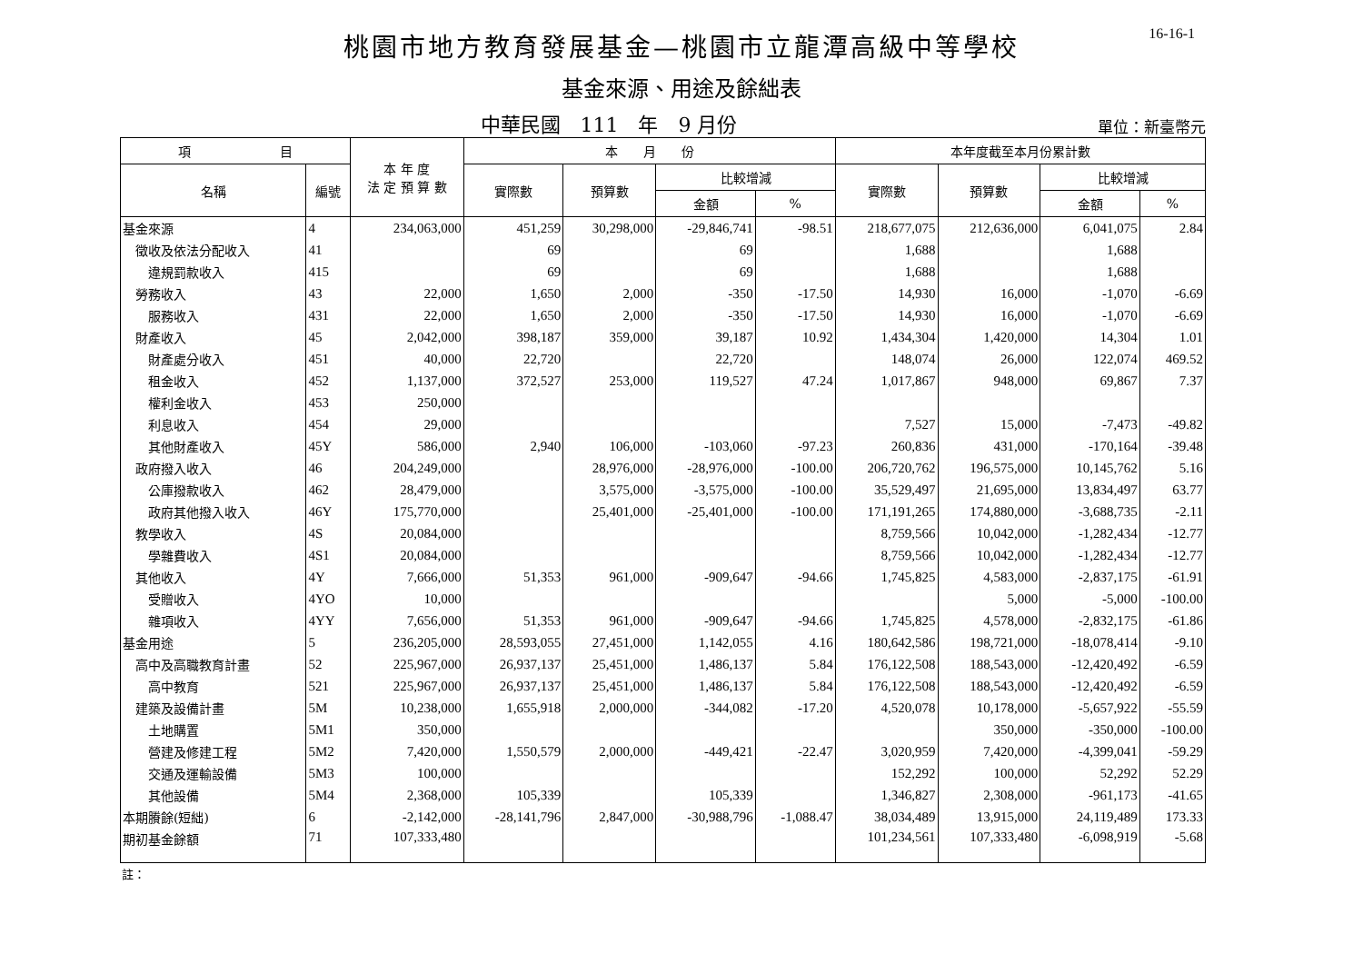16-16-1
桃園市地方教育發展基金—桃園市立龍潭高級中等學校
基金來源、用途及餘絀表
中華民國　111　年　9 月份
單位：新臺幣元
| 項 目 | | 本 年 度 法 定 預 算 數 | 本 月 份 | | | | 本年度截至本月份累計數 | | | |
| --- | --- | --- | --- | --- | --- | --- | --- | --- | --- | --- |
| 名稱 | 編號 | | 實際數 | 預算數 | 比較增減 | | 實際數 | 預算數 | 比較增減 | |
| | | | | | 金額 | % | | | 金額 | % |
| 基金來源 | 4 | 234,063,000 | 451,259 | 30,298,000 | -29,846,741 | -98.51 | 218,677,075 | 212,636,000 | 6,041,075 | 2.84 |
| 徵收及依法分配收入 | 41 | | 69 | | 69 | | 1,688 | | 1,688 | |
| 違規罰款收入 | 415 | | 69 | | 69 | | 1,688 | | 1,688 | |
| 勞務收入 | 43 | 22,000 | 1,650 | 2,000 | -350 | -17.50 | 14,930 | 16,000 | -1,070 | -6.69 |
| 服務收入 | 431 | 22,000 | 1,650 | 2,000 | -350 | -17.50 | 14,930 | 16,000 | -1,070 | -6.69 |
| 財產收入 | 45 | 2,042,000 | 398,187 | 359,000 | 39,187 | 10.92 | 1,434,304 | 1,420,000 | 14,304 | 1.01 |
| 財產處分收入 | 451 | 40,000 | 22,720 | | 22,720 | | 148,074 | 26,000 | 122,074 | 469.52 |
| 租金收入 | 452 | 1,137,000 | 372,527 | 253,000 | 119,527 | 47.24 | 1,017,867 | 948,000 | 69,867 | 7.37 |
| 權利金收入 | 453 | 250,000 | | | | | | | | |
| 利息收入 | 454 | 29,000 | | | | | 7,527 | 15,000 | -7,473 | -49.82 |
| 其他財產收入 | 45Y | 586,000 | 2,940 | 106,000 | -103,060 | -97.23 | 260,836 | 431,000 | -170,164 | -39.48 |
| 政府撥入收入 | 46 | 204,249,000 | | 28,976,000 | -28,976,000 | -100.00 | 206,720,762 | 196,575,000 | 10,145,762 | 5.16 |
| 公庫撥款收入 | 462 | 28,479,000 | | 3,575,000 | -3,575,000 | -100.00 | 35,529,497 | 21,695,000 | 13,834,497 | 63.77 |
| 政府其他撥入收入 | 46Y | 175,770,000 | | 25,401,000 | -25,401,000 | -100.00 | 171,191,265 | 174,880,000 | -3,688,735 | -2.11 |
| 教學收入 | 4S | 20,084,000 | | | | | 8,759,566 | 10,042,000 | -1,282,434 | -12.77 |
| 學雜費收入 | 4S1 | 20,084,000 | | | | | 8,759,566 | 10,042,000 | -1,282,434 | -12.77 |
| 其他收入 | 4Y | 7,666,000 | 51,353 | 961,000 | -909,647 | -94.66 | 1,745,825 | 4,583,000 | -2,837,175 | -61.91 |
| 受贈收入 | 4YO | 10,000 | | | | | | 5,000 | -5,000 | -100.00 |
| 雜項收入 | 4YY | 7,656,000 | 51,353 | 961,000 | -909,647 | -94.66 | 1,745,825 | 4,578,000 | -2,832,175 | -61.86 |
| 基金用途 | 5 | 236,205,000 | 28,593,055 | 27,451,000 | 1,142,055 | 4.16 | 180,642,586 | 198,721,000 | -18,078,414 | -9.10 |
| 高中及高職教育計畫 | 52 | 225,967,000 | 26,937,137 | 25,451,000 | 1,486,137 | 5.84 | 176,122,508 | 188,543,000 | -12,420,492 | -6.59 |
| 高中教育 | 521 | 225,967,000 | 26,937,137 | 25,451,000 | 1,486,137 | 5.84 | 176,122,508 | 188,543,000 | -12,420,492 | -6.59 |
| 建築及設備計畫 | 5M | 10,238,000 | 1,655,918 | 2,000,000 | -344,082 | -17.20 | 4,520,078 | 10,178,000 | -5,657,922 | -55.59 |
| 土地購置 | 5M1 | 350,000 | | | | | | 350,000 | -350,000 | -100.00 |
| 營建及修建工程 | 5M2 | 7,420,000 | 1,550,579 | 2,000,000 | -449,421 | -22.47 | 3,020,959 | 7,420,000 | -4,399,041 | -59.29 |
| 交通及運輸設備 | 5M3 | 100,000 | | | | | 152,292 | 100,000 | 52,292 | 52.29 |
| 其他設備 | 5M4 | 2,368,000 | 105,339 | | 105,339 | | 1,346,827 | 2,308,000 | -961,173 | -41.65 |
| 本期賸餘(短絀) | 6 | -2,142,000 | -28,141,796 | 2,847,000 | -30,988,796 | -1,088.47 | 38,034,489 | 13,915,000 | 24,119,489 | 173.33 |
| 期初基金餘額 | 71 | 107,333,480 | | | | | 101,234,561 | 107,333,480 | -6,098,919 | -5.68 |
註：